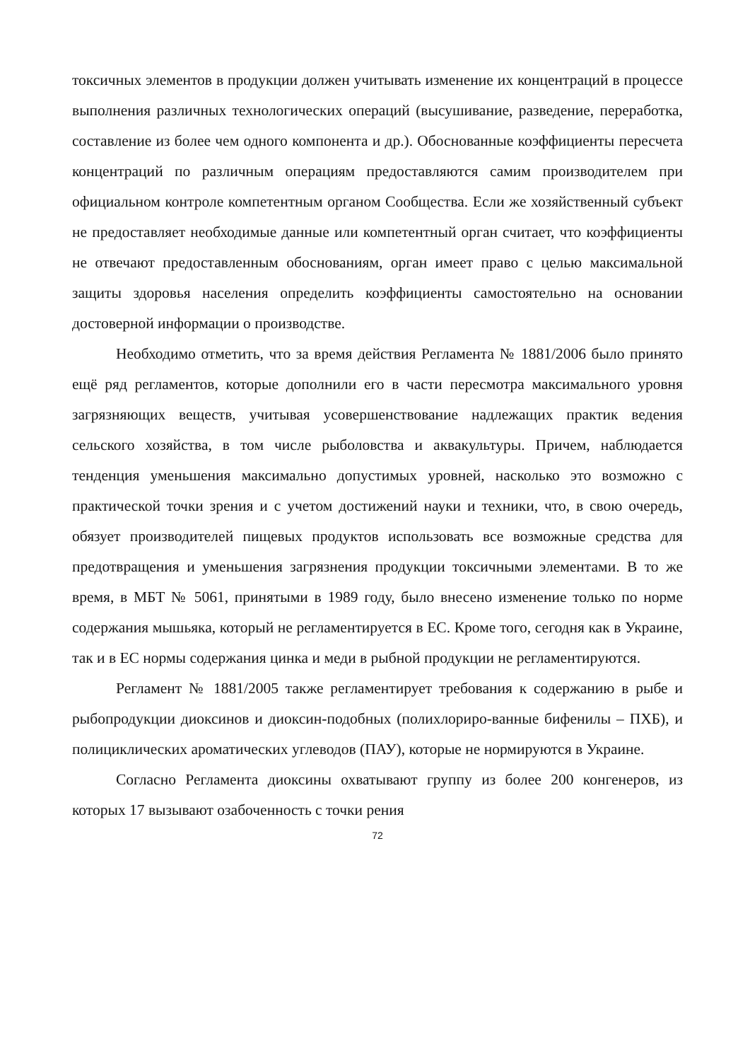токсичных элементов в продукции должен учитывать изменение их концентраций в процессе выполнения различных технологических операций (высушивание, разведение, переработка, составление из более чем одного компонента и др.). Обоснованные коэффициенты пересчета концентраций по различным операциям предоставляются самим производителем при официальном контроле компетентным органом Сообщества. Если же хозяйственный субъект не предоставляет необходимые данные или компетентный орган считает, что коэффициенты не отвечают предоставленным обоснованиям, орган имеет право с целью максимальной защиты здоровья населения определить коэффициенты самостоятельно на основании достоверной информации о производстве.
Необходимо отметить, что за время действия Регламента № 1881/2006 было принято ещё ряд регламентов, которые дополнили его в части пересмотра максимального уровня загрязняющих веществ, учитывая усовершенствование надлежащих практик ведения сельского хозяйства, в том числе рыболовства и аквакультуры. Причем, наблюдается тенденция уменьшения максимально допустимых уровней, насколько это возможно с практической точки зрения и с учетом достижений науки и техники, что, в свою очередь, обязует производителей пищевых продуктов использовать все возможные средства для предотвращения и уменьшения загрязнения продукции токсичными элементами. В то же время, в МБТ № 5061, принятыми в 1989 году, было внесено изменение только по норме содержания мышьяка, который не регламентируется в ЕС. Кроме того, сегодня как в Украине, так и в ЕС нормы содержания цинка и меди в рыбной продукции не регламентируются.
Регламент № 1881/2005 также регламентирует требования к содержанию в рыбе и рыбопродукции диоксинов и диоксин-подобных (полихлориро-ванные бифенилы – ПХБ), и полициклических ароматических углеводов (ПАУ), которые не нормируются в Украине.
Согласно Регламента диоксины охватывают группу из более 200 конгенеров, из которых 17 вызывают озабоченность с точки рения
72